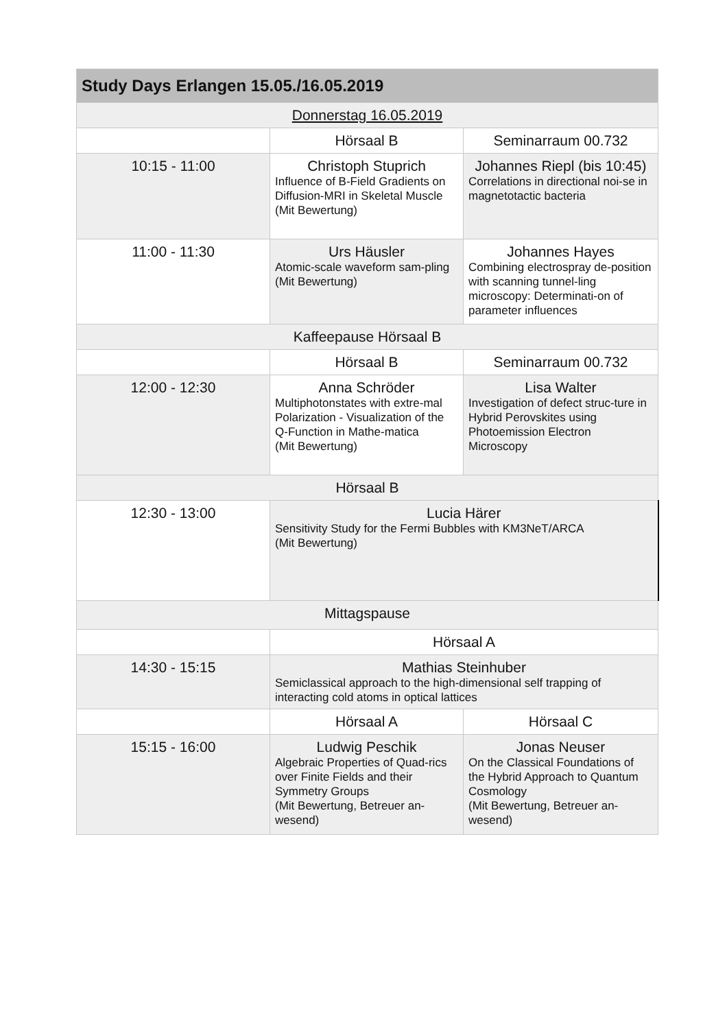| Study Days Erlangen 15.05./16.05.2019 | | |
| --- | --- | --- |
| Donnerstag 16.05.2019 | | |
| | Hörsaal B | Seminarraum 00.732 |
| 10:15 - 11:00 | Christoph Stuprich Influence of B-Field Gradients on Diffusion-MRI in Skeletal Muscle (Mit Bewertung) | Johannes Riepl (bis 10:45) Correlations in directional noi-se in magnetotactic bacteria |
| 11:00 - 11:30 | Urs Häusler Atomic-scale waveform sam-pling (Mit Bewertung) | Johannes Hayes Combining electrospray de-position with scanning tunnel-ling microscopy: Determinati-on of parameter influences |
| Kaffeepause Hörsaal B | | |
| | Hörsaal B | Seminarraum 00.732 |
| 12:00 - 12:30 | Anna Schröder Multiphotonstates with extre-mal Polarization - Visualization of the Q-Function in Mathe-matica (Mit Bewertung) | Lisa Walter Investigation of defect struc-ture in Hybrid Perovskites using Photoemission Electron Microscopy |
| Hörsaal B | | |
| 12:30 - 13:00 | Lucia Härer Sensitivity Study for the Fermi Bubbles with KM3NeT/ARCA (Mit Bewertung) | |
| Mittagspause | | |
| | Hörsaal A | |
| 14:30 - 15:15 | Mathias Steinhuber Semiclassical approach to the high-dimensional self trapping of interacting cold atoms in optical lattices | |
| | Hörsaal A | Hörsaal C |
| 15:15 - 16:00 | Ludwig Peschik Algebraic Properties of Quad-rics over Finite Fields and their Symmetry Groups (Mit Bewertung, Betreuer an-wesend) | Jonas Neuser On the Classical Foundations of the Hybrid Approach to Quantum Cosmology (Mit Bewertung, Betreuer an-wesend) |